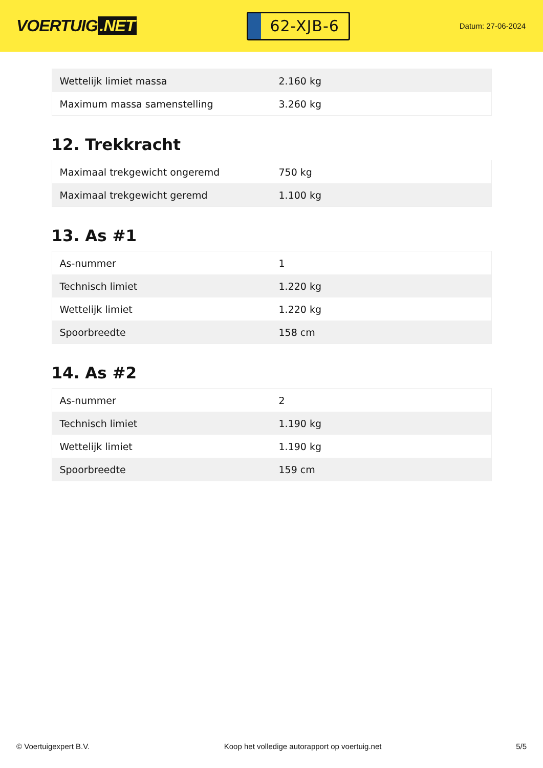VOERTUIG.NET
62-XJB-6
Datum: 27-06-2024
| Wettelijk limiet massa | 2.160 kg |
| Maximum massa samenstelling | 3.260 kg |
12. Trekkracht
| Maximaal trekgewicht ongeremd | 750 kg |
| Maximaal trekgewicht geremd | 1.100 kg |
13. As #1
| As-nummer | 1 |
| Technisch limiet | 1.220 kg |
| Wettelijk limiet | 1.220 kg |
| Spoorbreedte | 158 cm |
14. As #2
| As-nummer | 2 |
| Technisch limiet | 1.190 kg |
| Wettelijk limiet | 1.190 kg |
| Spoorbreedte | 159 cm |
© Voertuigexpert B.V. Koop het volledige autorapport op voertuig.net 5/5